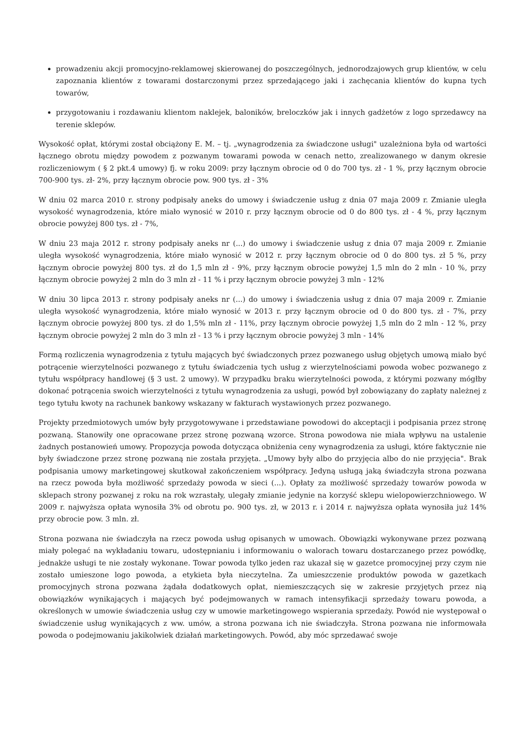prowadzeniu akcji promocyjno-reklamowej skierowanej do poszczególnych, jednorodzajowych grup klientów, w celu zapoznania klientów z towarami dostarczonymi przez sprzedającego jaki i zachęcania klientów do kupna tych towarów,
przygotowaniu i rozdawaniu klientom naklejek, baloników, breloczków jak i innych gadżetów z logo sprzedawcy na terenie sklepów.
Wysokość opłat, którymi został obciążony E. M. – tj. „wynagrodzenia za świadczone usługi" uzależniona była od wartości łącznego obrotu między powodem z pozwanym towarami powoda w cenach netto, zrealizowanego w danym okresie rozliczeniowym ( § 2 pkt.4 umowy) fj. w roku 2009: przy łącznym obrocie od 0 do 700 tys. zł - 1 %, przy łącznym obrocie 700-900 tys. zł- 2%, przy łącznym obrocie pow. 900 tys. zł - 3%
W dniu 02 marca 2010 r. strony podpisały aneks do umowy i świadczenie usług z dnia 07 maja 2009 r. Zmianie uległa wysokość wynagrodzenia, które miało wynosić w 2010 r. przy łącznym obrocie od 0 do 800 tys. zł - 4 %, przy łącznym obrocie powyżej 800 tys. zł - 7%,
W dniu 23 maja 2012 r. strony podpisały aneks nr (...) do umowy i świadczenie usług z dnia 07 maja 2009 r. Zmianie uległa wysokość wynagrodzenia, które miało wynosić w 2012 r. przy łącznym obrocie od 0 do 800 tys. zł 5 %, przy łącznym obrocie powyżej 800 tys. zł do 1,5 mln zł - 9%, przy łącznym obrocie powyżej 1,5 mln do 2 mln - 10 %, przy łącznym obrocie powyżej 2 mln do 3 mln zł - 11 % i przy łącznym obrocie powyżej 3 mln - 12%
W dniu 30 lipca 2013 r. strony podpisały aneks nr (...) do umowy i świadczenia usług z dnia 07 maja 2009 r. Zmianie uległa wysokość wynagrodzenia, które miało wynosić w 2013 r. przy łącznym obrocie od 0 do 800 tys. zł - 7%, przy łącznym obrocie powyżej 800 tys. zł do 1,5% mln zł - 11%, przy łącznym obrocie powyżej 1,5 mln do 2 mln - 12 %, przy łącznym obrocie powyżej 2 mln do 3 mln zł - 13 % i przy łącznym obrocie powyżej 3 mln - 14%
Formą rozliczenia wynagrodzenia z tytułu mających być świadczonych przez pozwanego usług objętych umową miało być potrącenie wierzytelności pozwanego z tytułu świadczenia tych usług z wierzytelnościami powoda wobec pozwanego z tytułu współpracy handlowej (§ 3 ust. 2 umowy). W przypadku braku wierzytelności powoda, z którymi pozwany mógłby dokonać potrącenia swoich wierzytelności z tytułu wynagrodzenia za usługi, powód był zobowiązany do zapłaty należnej z tego tytułu kwoty na rachunek bankowy wskazany w fakturach wystawionych przez pozwanego.
Projekty przedmiotowych umów były przygotowywane i przedstawiane powodowi do akceptacji i podpisania przez stronę pozwaną. Stanowiły one opracowane przez stronę pozwaną wzorce. Strona powodowa nie miała wpływu na ustalenie żadnych postanowień umowy. Propozycja powoda dotycząca obniżenia ceny wynagrodzenia za usługi, które faktycznie nie były świadczone przez stronę pozwaną nie została przyjęta. „Umowy były albo do przyjęcia albo do nie przyjęcia". Brak podpisania umowy marketingowej skutkował zakończeniem współpracy. Jedyną usługą jaką świadczyła strona pozwana na rzecz powoda była możliwość sprzedaży powoda w sieci (...). Opłaty za możliwość sprzedaży towarów powoda w sklepach strony pozwanej z roku na rok wzrastały, ulegały zmianie jedynie na korzyść sklepu wielopowierzchniowego. W 2009 r. najwyższa opłata wynosiła 3% od obrotu po. 900 tys. zł, w 2013 r. i 2014 r. najwyższa opłata wynosiła już 14% przy obrocie pow. 3 mln. zł.
Strona pozwana nie świadczyła na rzecz powoda usług opisanych w umowach. Obowiązki wykonywane przez pozwaną miały polegać na wykładaniu towaru, udostępnianiu i informowaniu o walorach towaru dostarczanego przez powódkę, jednakże usługi te nie zostały wykonane. Towar powoda tylko jeden raz ukazał się w gazetce promocyjnej przy czym nie zostało umieszone logo powoda, a etykieta była nieczytelna. Za umieszczenie produktów powoda w gazetkach promocyjnych strona pozwana żądała dodatkowych opłat, niemieszczących się w zakresie przyjętych przez nią obowiązków wynikających i mających być podejmowanych w ramach intensyfikacji sprzedaży towaru powoda, a określonych w umowie świadczenia usług czy w umowie marketingowego wspierania sprzedaży. Powód nie występował o świadczenie usług wynikających z ww. umów, a strona pozwana ich nie świadczyła. Strona pozwana nie informowała powoda o podejmowaniu jakikolwiek działań marketingowych. Powód, aby móc sprzedawać swoje